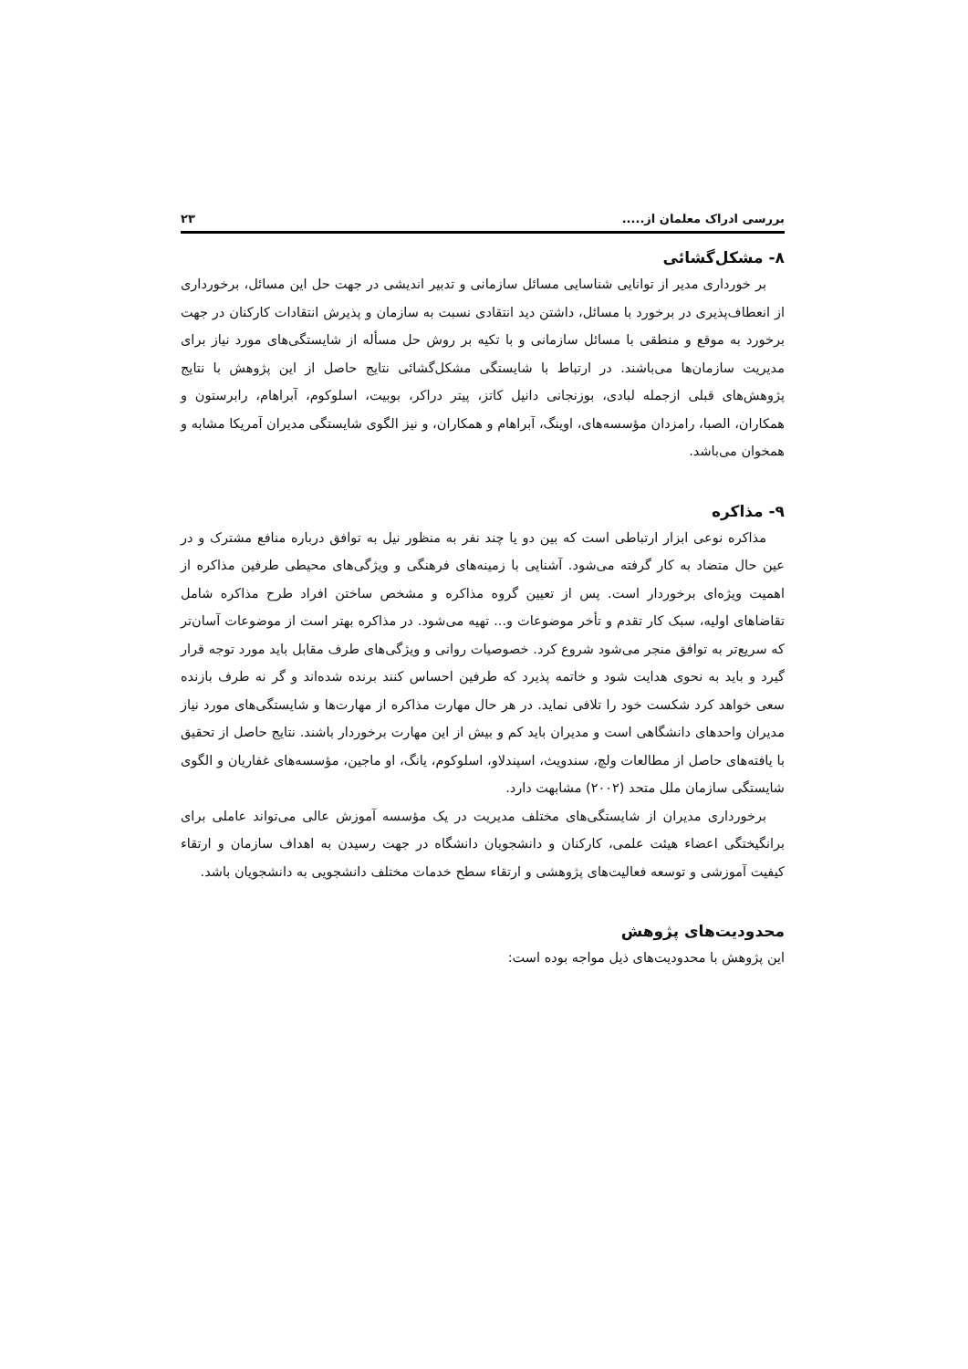بررسی ادراک معلمان از..... ۲۳
۸- مشکل‌گشائی
بر خورداری مدیر از توانایی شناسایی مسائل سازمانی و تدبیر اندیشی در جهت حل این مسائل، برخورداری از انعطاف‌پذیری در برخورد با مسائل، داشتن دید انتقادی نسبت به سازمان و پذیرش انتقادات کارکنان در جهت برخورد به موقع و منطقی با مسائل سازمانی و با تکیه بر روش حل مسأله از شایستگی‌های مورد نیاز برای مدیریت سازمان‌ها می‌باشند. در ارتباط با شایستگی مشکل‌گشائی نتایج حاصل از این پژوهش با نتایج پژوهش‌های قبلی ازجمله لبادی، بوزنجانی دانیل کاتز، پیتر دراکر، بوبیت، اسلوکوم، آبراهام، رابرستون و همکاران، الصبا، رامزدان مؤسسه‌های، اوینگ، آبراهام و همکاران، و نیز الگوی شایستگی مدیران آمریکا مشابه و همخوان می‌باشد.
۹- مذاکره
مذاکره نوعی ابزار ارتباطی است که بین دو یا چند نفر به منظور نیل به توافق درباره منافع مشترک و در عین حال متضاد به کار گرفته می‌شود. آشنایی با زمینه‌های فرهنگی و ویژگی‌های محیطی طرفین مذاکره از اهمیت ویژه‌ای برخوردار است. پس از تعیین گروه مذاکره و مشخص ساختن افراد طرح مذاکره شامل تقاضاهای اولیه، سبک کار تقدم و تأخر موضوعات و... تهیه می‌شود. در مذاکره بهتر است از موضوعات آسان‌تر که سریع‌تر به توافق منجر می‌شود شروع کرد. خصوصیات روانی و ویژگی‌های طرف مقابل باید مورد توجه قرار گیرد و باید به نحوی هدایت شود و خاتمه پذیرد که طرفین احساس کنند برنده شده‌اند و گر نه طرف بازنده سعی خواهد کرد شکست خود را تلافی نماید. در هر حال مهارت مذاکره از مهارت‌ها و شایستگی‌های مورد نیاز مدیران واحدهای دانشگاهی است و مدیران باید کم و بیش از این مهارت برخوردار باشند. نتایج حاصل از تحقیق با یافته‌های حاصل از مطالعات ولچ، سندویث، اسپندلاو، اسلوکوم، یانگ، او ماجین، مؤسسه‌های غفاریان و الگوی شایستگی سازمان ملل متحد (۲۰۰۲) مشابهت دارد.
برخورداری مدیران از شایستگی‌های مختلف مدیریت در یک مؤسسه آموزش عالی می‌تواند عاملی برای برانگیختگی اعضاء هیئت علمی، کارکنان و دانشجویان دانشگاه در جهت رسیدن به اهداف سازمان و ارتقاء کیفیت آموزشی و توسعه فعالیت‌های پژوهشی و ارتقاء سطح خدمات مختلف دانشجویی به دانشجویان باشد.
محدودیت‌های پژوهش
این پژوهش با محدودیت‌های ذیل مواجه بوده است: